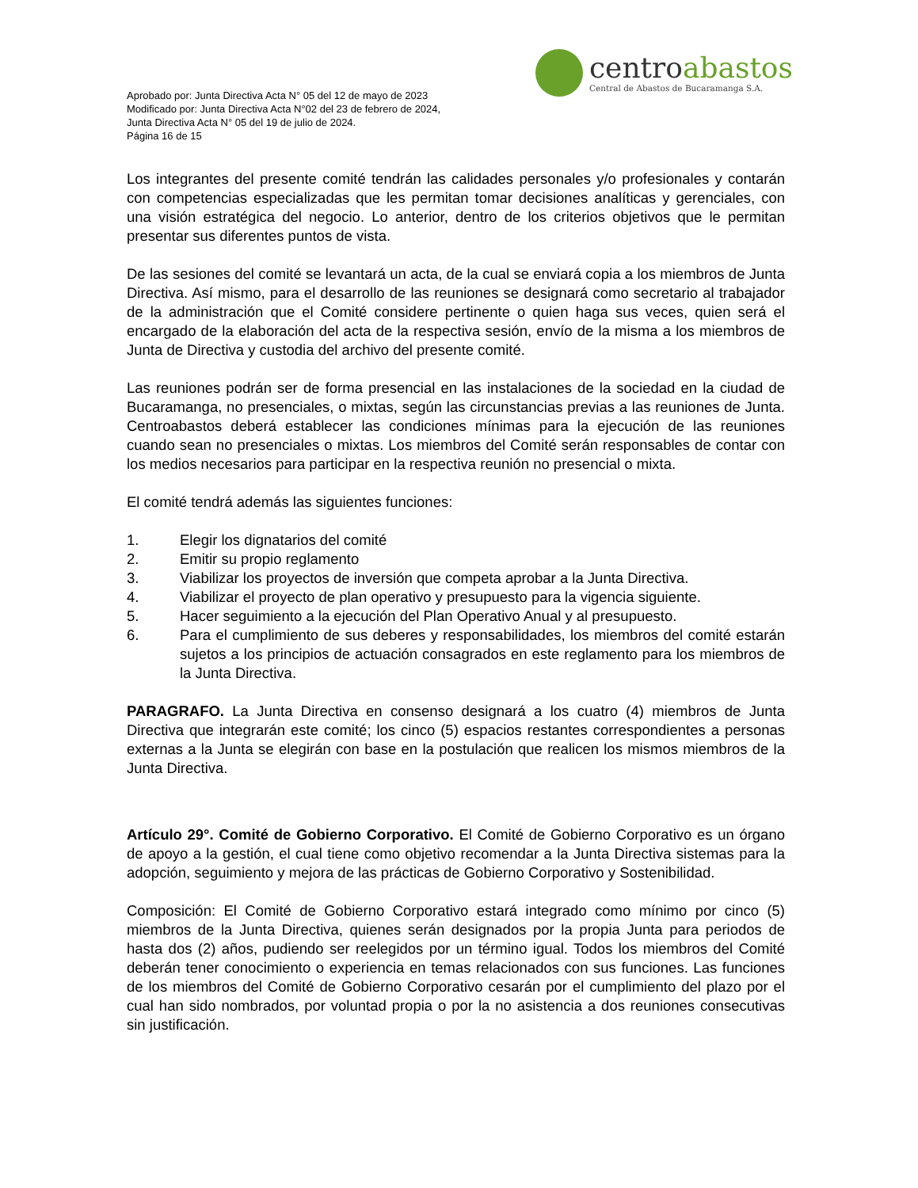Aprobado por: Junta Directiva Acta N° 05 del 12 de mayo de 2023
Modificado por: Junta Directiva Acta N°02 del 23 de febrero de 2024,
Junta Directiva Acta N° 05 del 19 de julio de 2024.
Página 16 de 15
centroabastos
Central de Abastos de Bucaramanga S.A.
Los integrantes del presente comité tendrán las calidades personales y/o profesionales y contarán con competencias especializadas que les permitan tomar decisiones analíticas y gerenciales, con una visión estratégica del negocio. Lo anterior, dentro de los criterios objetivos que le permitan presentar sus diferentes puntos de vista.
De las sesiones del comité se levantará un acta, de la cual se enviará copia a los miembros de Junta Directiva. Así mismo, para el desarrollo de las reuniones se designará como secretario al trabajador de la administración que el Comité considere pertinente o quien haga sus veces, quien será el encargado de la elaboración del acta de la respectiva sesión, envío de la misma a los miembros de Junta de Directiva y custodia del archivo del presente comité.
Las reuniones podrán ser de forma presencial en las instalaciones de la sociedad en la ciudad de Bucaramanga, no presenciales, o mixtas, según las circunstancias previas a las reuniones de Junta. Centroabastos deberá establecer las condiciones mínimas para la ejecución de las reuniones cuando sean no presenciales o mixtas. Los miembros del Comité serán responsables de contar con los medios necesarios para participar en la respectiva reunión no presencial o mixta.
El comité tendrá además las siguientes funciones:
1. Elegir los dignatarios del comité
2. Emitir su propio reglamento
3. Viabilizar los proyectos de inversión que competa aprobar a la Junta Directiva.
4. Viabilizar el proyecto de plan operativo y presupuesto para la vigencia siguiente.
5. Hacer seguimiento a la ejecución del Plan Operativo Anual y al presupuesto.
6. Para el cumplimiento de sus deberes y responsabilidades, los miembros del comité estarán sujetos a los principios de actuación consagrados en este reglamento para los miembros de la Junta Directiva.
PARAGRAFO. La Junta Directiva en consenso designará a los cuatro (4) miembros de Junta Directiva que integrarán este comité; los cinco (5) espacios restantes correspondientes a personas externas a la Junta se elegirán con base en la postulación que realicen los mismos miembros de la Junta Directiva.
Artículo 29°. Comité de Gobierno Corporativo. El Comité de Gobierno Corporativo es un órgano de apoyo a la gestión, el cual tiene como objetivo recomendar a la Junta Directiva sistemas para la adopción, seguimiento y mejora de las prácticas de Gobierno Corporativo y Sostenibilidad.
Composición: El Comité de Gobierno Corporativo estará integrado como mínimo por cinco (5) miembros de la Junta Directiva, quienes serán designados por la propia Junta para periodos de hasta dos (2) años, pudiendo ser reelegidos por un término igual. Todos los miembros del Comité deberán tener conocimiento o experiencia en temas relacionados con sus funciones. Las funciones de los miembros del Comité de Gobierno Corporativo cesarán por el cumplimiento del plazo por el cual han sido nombrados, por voluntad propia o por la no asistencia a dos reuniones consecutivas sin justificación.